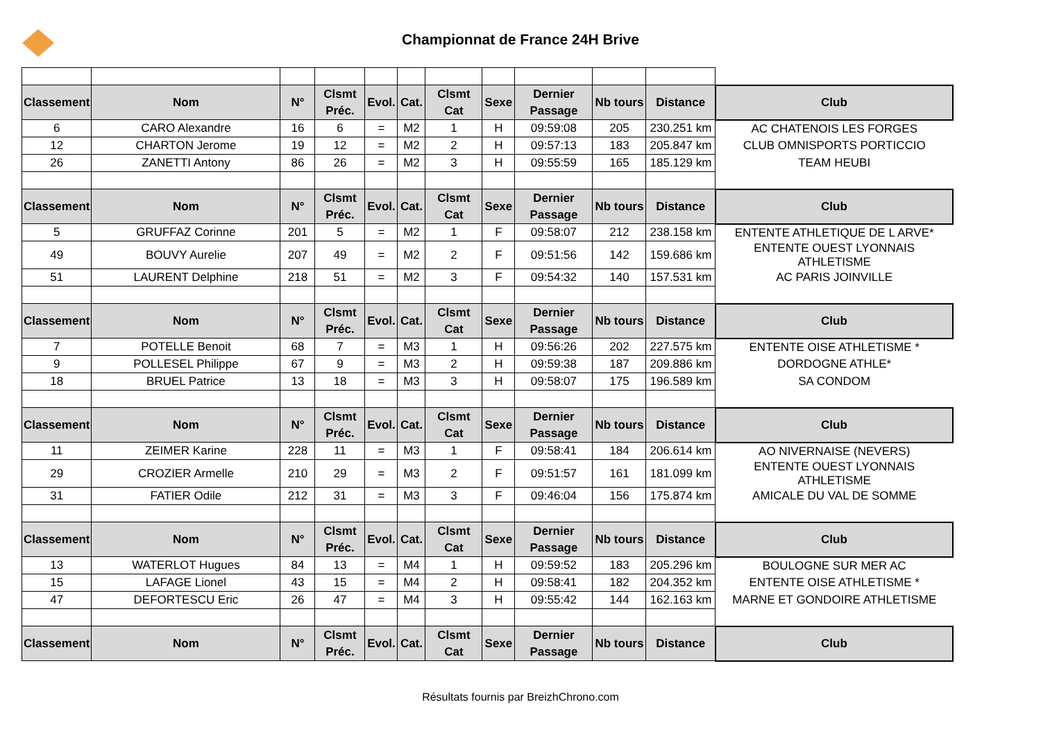Championnat de France 24H Brive
| Classement | Nom | N° | Clsmt Préc. | Evol. | Cat. | Clsmt Cat | Sexe | Dernier Passage | Nb tours | Distance | Club |
| --- | --- | --- | --- | --- | --- | --- | --- | --- | --- | --- | --- |
| 6 | CARO Alexandre | 16 | 6 | = | M2 | 1 | H | 09:59:08 | 205 | 230.251 km | AC CHATENOIS LES FORGES |
| 12 | CHARTON Jerome | 19 | 12 | = | M2 | 2 | H | 09:57:13 | 183 | 205.847 km | CLUB OMNISPORTS PORTICCIO |
| 26 | ZANETTI Antony | 86 | 26 | = | M2 | 3 | H | 09:55:59 | 165 | 185.129 km | TEAM HEUBI |
| Classement | Nom | N° | Clsmt Préc. | Evol. | Cat. | Clsmt Cat | Sexe | Dernier Passage | Nb tours | Distance | Club |
| 5 | GRUFFAZ Corinne | 201 | 5 | = | M2 | 1 | F | 09:58:07 | 212 | 238.158 km | ENTENTE ATHLETIQUE DE L ARVE* |
| 49 | BOUVY Aurelie | 207 | 49 | = | M2 | 2 | F | 09:51:56 | 142 | 159.686 km | ENTENTE OUEST LYONNAIS ATHLETISME |
| 51 | LAURENT Delphine | 218 | 51 | = | M2 | 3 | F | 09:54:32 | 140 | 157.531 km | AC PARIS JOINVILLE |
| Classement | Nom | N° | Clsmt Préc. | Evol. | Cat. | Clsmt Cat | Sexe | Dernier Passage | Nb tours | Distance | Club |
| 7 | POTELLE Benoit | 68 | 7 | = | M3 | 1 | H | 09:56:26 | 202 | 227.575 km | ENTENTE OISE ATHLETISME * |
| 9 | POLLESEL Philippe | 67 | 9 | = | M3 | 2 | H | 09:59:38 | 187 | 209.886 km | DORDOGNE ATHLE* |
| 18 | BRUEL Patrice | 13 | 18 | = | M3 | 3 | H | 09:58:07 | 175 | 196.589 km | SA CONDOM |
| Classement | Nom | N° | Clsmt Préc. | Evol. | Cat. | Clsmt Cat | Sexe | Dernier Passage | Nb tours | Distance | Club |
| 11 | ZEIMER Karine | 228 | 11 | = | M3 | 1 | F | 09:58:41 | 184 | 206.614 km | AO NIVERNAISE (NEVERS) |
| 29 | CROZIER Armelle | 210 | 29 | = | M3 | 2 | F | 09:51:57 | 161 | 181.099 km | ENTENTE OUEST LYONNAIS ATHLETISME |
| 31 | FATIER Odile | 212 | 31 | = | M3 | 3 | F | 09:46:04 | 156 | 175.874 km | AMICALE DU VAL DE SOMME |
| Classement | Nom | N° | Clsmt Préc. | Evol. | Cat. | Clsmt Cat | Sexe | Dernier Passage | Nb tours | Distance | Club |
| 13 | WATERLOT Hugues | 84 | 13 | = | M4 | 1 | H | 09:59:52 | 183 | 205.296 km | BOULOGNE SUR MER AC |
| 15 | LAFAGE Lionel | 43 | 15 | = | M4 | 2 | H | 09:58:41 | 182 | 204.352 km | ENTENTE OISE ATHLETISME * |
| 47 | DEFORTESCU Eric | 26 | 47 | = | M4 | 3 | H | 09:55:42 | 144 | 162.163 km | MARNE ET GONDOIRE ATHLETISME |
| Classement | Nom | N° | Clsmt Préc. | Evol. | Cat. | Clsmt Cat | Sexe | Dernier Passage | Nb tours | Distance | Club |
Résultats fournis par BreizhChrono.com